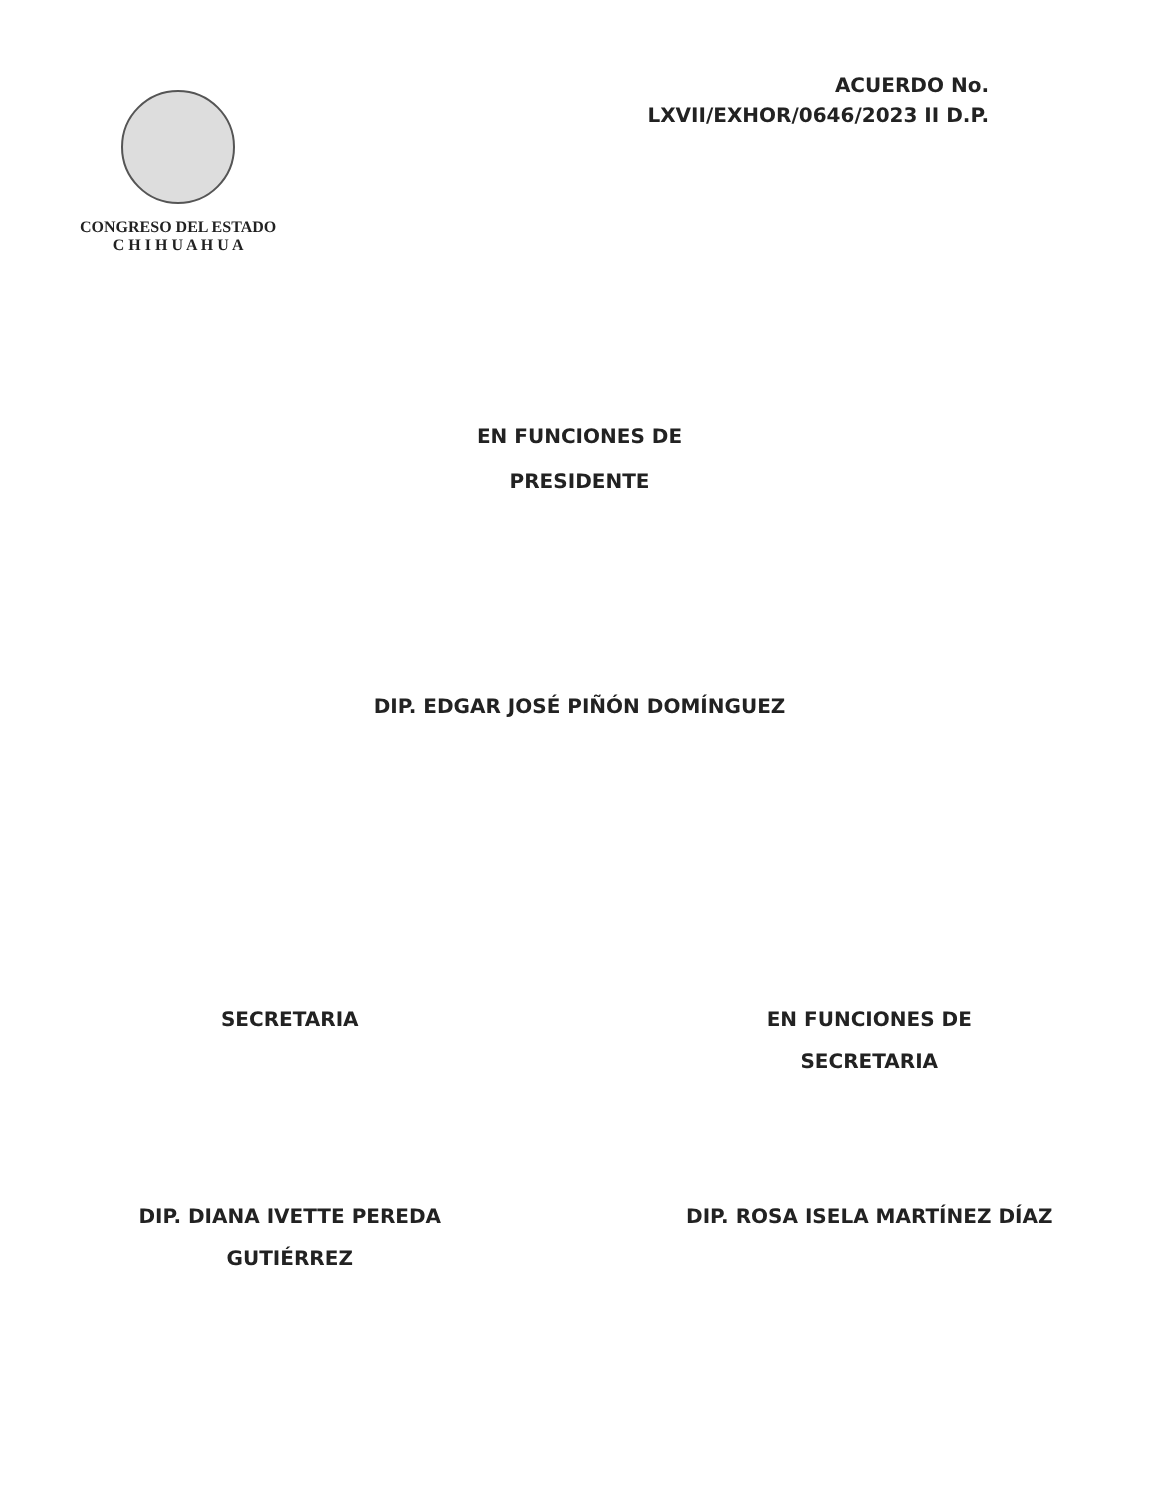CONGRESO DEL ESTADO
C H I H U A H U A
ACUERDO No.
LXVII/EXHOR/0646/2023 II D.P.
EN FUNCIONES DE
PRESIDENTE
DIP. EDGAR JOSÉ PIÑÓN DOMÍNGUEZ
SECRETARIA
DIP. DIANA IVETTE PEREDA
GUTIÉRREZ
EN FUNCIONES DE
SECRETARIA
DIP. ROSA ISELA MARTÍNEZ DÍAZ